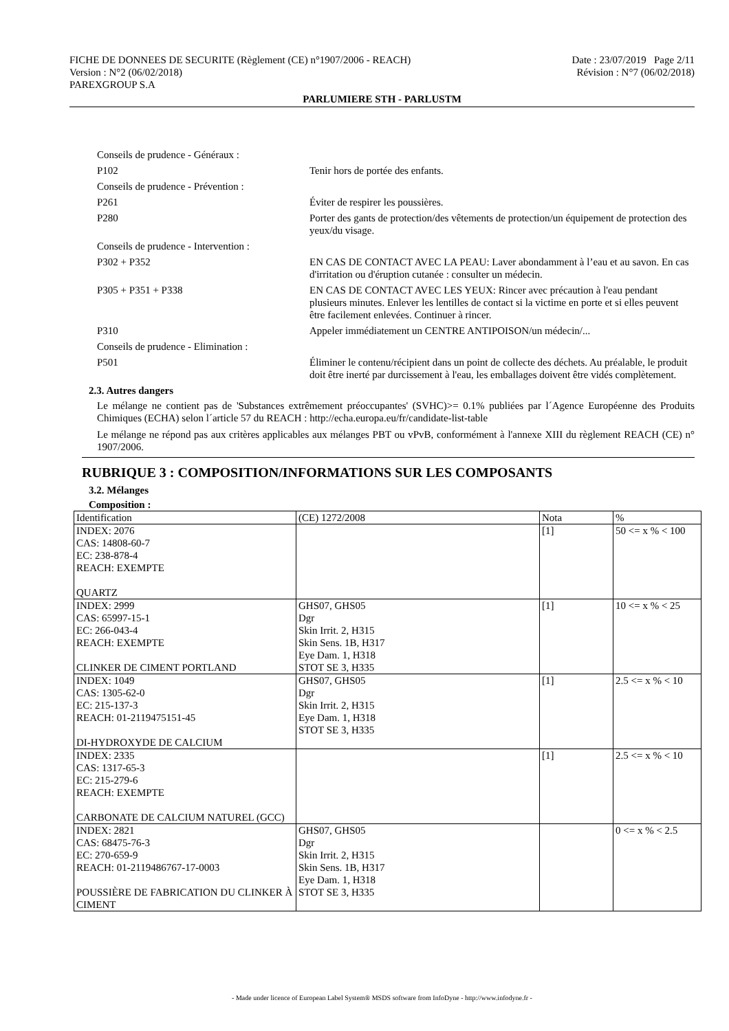FICHE DE DONNEES DE SECURITE (Règlement (CE) n°1907/2006 - REACH)
Version : N°2 (06/02/2018)
PAREXGROUP S.A
Date : 23/07/2019 Page 2/11
Révision : N°7 (06/02/2018)
PARLUMIERE STH - PARLUSTM
Conseils de prudence - Généraux :
P102 Tenir hors de portée des enfants.
Conseils de prudence - Prévention :
P261 Éviter de respirer les poussières.
P280 Porter des gants de protection/des vêtements de protection/un équipement de protection des yeux/du visage.
Conseils de prudence - Intervention :
P302 + P352 EN CAS DE CONTACT AVEC LA PEAU: Laver abondamment à l’eau et au savon. En cas d'irritation ou d'éruption cutanée : consulter un médecin.
P305 + P351 + P338 EN CAS DE CONTACT AVEC LES YEUX: Rincer avec précaution à l'eau pendant plusieurs minutes. Enlever les lentilles de contact si la victime en porte et si elles peuvent être facilement enlevées. Continuer à rincer.
P310 Appeler immédiatement un CENTRE ANTIPOISON/un médecin/...
Conseils de prudence - Elimination :
P501 Éliminer le contenu/récipient dans un point de collecte des déchets. Au préalable, le produit doit être inerté par durcissement à l'eau, les emballages doivent être vidés complètement.
2.3. Autres dangers
Le mélange ne contient pas de 'Substances extrêmement préoccupantes' (SVHC)>= 0.1% publiées par l´Agence Européenne des Produits Chimiques (ECHA) selon l´article 57 du REACH : http://echa.europa.eu/fr/candidate-list-table
Le mélange ne répond pas aux critères applicables aux mélanges PBT ou vPvB, conformément à l'annexe XIII du règlement REACH (CE) n° 1907/2006.
RUBRIQUE 3 : COMPOSITION/INFORMATIONS SUR LES COMPOSANTS
3.2. Mélanges
Composition :
| Identification | (CE) 1272/2008 | Nota | % |
| INDEX: 2076 CAS: 14808-60-7 EC: 238-878-4 REACH: EXEMPTE QUARTZ | | [1] | 50 <= x % < 100 |
| INDEX: 2999 CAS: 65997-15-1 EC: 266-043-4 REACH: EXEMPTE CLINKER DE CIMENT PORTLAND | GHS07, GHS05 Dgr Skin Irrit. 2, H315 Skin Sens. 1B, H317 Eye Dam. 1, H318 STOT SE 3, H335 | [1] | 10 <= x % < 25 |
| INDEX: 1049 CAS: 1305-62-0 EC: 215-137-3 REACH: 01-2119475151-45 DI-HYDROXYDE DE CALCIUM | GHS07, GHS05 Dgr Skin Irrit. 2, H315 Eye Dam. 1, H318 STOT SE 3, H335 | [1] | 2.5 <= x % < 10 |
| INDEX: 2335 CAS: 1317-65-3 EC: 215-279-6 REACH: EXEMPTE CARBONATE DE CALCIUM NATUREL (GCC) | | [1] | 2.5 <= x % < 10 |
| INDEX: 2821 CAS: 68475-76-3 EC: 270-659-9 REACH: 01-2119486767-17-0003 POUSSIÈRE DE FABRICATION DU CLINKER À CIMENT | GHS07, GHS05 Dgr Skin Irrit. 2, H315 Skin Sens. 1B, H317 Eye Dam. 1, H318 STOT SE 3, H335 | | 0 <= x % < 2.5 |
- Made under licence of European Label System® MSDS software from InfoDyne - http://www.infodyne.fr -